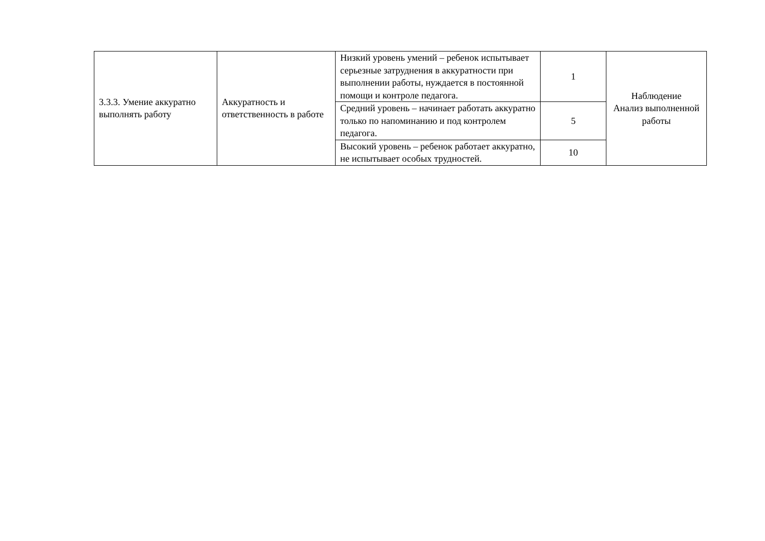| 3.3.3. Умение аккуратно выполнять работу | Аккуратность и ответственность в работе | Низкий уровень умений – ребенок испытывает серьезные затруднения в аккуратности при выполнении работы, нуждается в постоянной помощи и контроле педагога. | 1 | Наблюдение Анализ выполненной работы |
| | | Средний уровень – начинает работать аккуратно только по напоминанию и под контролем педагога. | 5 | |
| | | Высокий уровень – ребенок работает аккуратно, не испытывает особых трудностей. | 10 | |